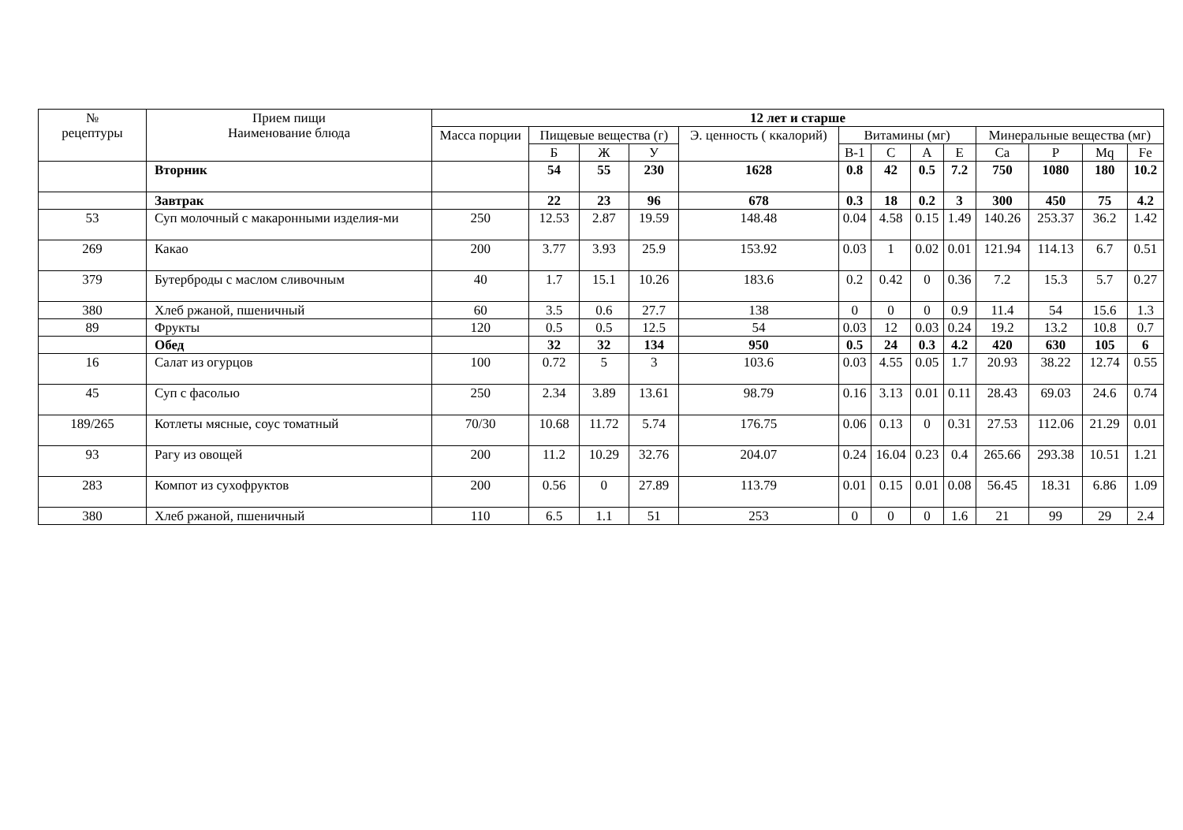| № рецептуры | Прием пищи Наименование блюда | 12 лет и старше | | | | | | | | | | | | |
| --- | --- | --- | --- | --- | --- | --- | --- | --- | --- | --- | --- | --- | --- | --- |
| | | Масса порции | Пищевые вещества (г) | | | Э. ценность ( ккалорий) | Витамины (мг) | | | | Минеральные вещества (мг) | | | |
| | | | Б | Ж | У | | В-1 | С | А | Е | Са | Р | Mq | Fe |
| | Вторник | | 54 | 55 | 230 | 1628 | 0.8 | 42 | 0.5 | 7.2 | 750 | 1080 | 180 | 10.2 |
| | Завтрак | | 22 | 23 | 96 | 678 | 0.3 | 18 | 0.2 | 3 | 300 | 450 | 75 | 4.2 |
| 53 | Суп молочный с макаронными изделия-ми | 250 | 12.53 | 2.87 | 19.59 | 148.48 | 0.04 | 4.58 | 0.15 | 1.49 | 140.26 | 253.37 | 36.2 | 1.42 |
| 269 | Какао | 200 | 3.77 | 3.93 | 25.9 | 153.92 | 0.03 | 1 | 0.02 | 0.01 | 121.94 | 114.13 | 6.7 | 0.51 |
| 379 | Бутерброды с маслом сливочным | 40 | 1.7 | 15.1 | 10.26 | 183.6 | 0.2 | 0.42 | 0 | 0.36 | 7.2 | 15.3 | 5.7 | 0.27 |
| 380 | Хлеб ржаной, пшеничный | 60 | 3.5 | 0.6 | 27.7 | 138 | 0 | 0 | 0 | 0.9 | 11.4 | 54 | 15.6 | 1.3 |
| 89 | Фрукты | 120 | 0.5 | 0.5 | 12.5 | 54 | 0.03 | 12 | 0.03 | 0.24 | 19.2 | 13.2 | 10.8 | 0.7 |
| | Обед | | 32 | 32 | 134 | 950 | 0.5 | 24 | 0.3 | 4.2 | 420 | 630 | 105 | 6 |
| 16 | Салат из огурцов | 100 | 0.72 | 5 | 3 | 103.6 | 0.03 | 4.55 | 0.05 | 1.7 | 20.93 | 38.22 | 12.74 | 0.55 |
| 45 | Суп с фасолью | 250 | 2.34 | 3.89 | 13.61 | 98.79 | 0.16 | 3.13 | 0.01 | 0.11 | 28.43 | 69.03 | 24.6 | 0.74 |
| 189/265 | Котлеты мясные, соус томатный | 70/30 | 10.68 | 11.72 | 5.74 | 176.75 | 0.06 | 0.13 | 0 | 0.31 | 27.53 | 112.06 | 21.29 | 0.01 |
| 93 | Рагу из овощей | 200 | 11.2 | 10.29 | 32.76 | 204.07 | 0.24 | 16.04 | 0.23 | 0.4 | 265.66 | 293.38 | 10.51 | 1.21 |
| 283 | Компот из сухофруктов | 200 | 0.56 | 0 | 27.89 | 113.79 | 0.01 | 0.15 | 0.01 | 0.08 | 56.45 | 18.31 | 6.86 | 1.09 |
| 380 | Хлеб ржаной, пшеничный | 110 | 6.5 | 1.1 | 51 | 253 | 0 | 0 | 0 | 1.6 | 21 | 99 | 29 | 2.4 |